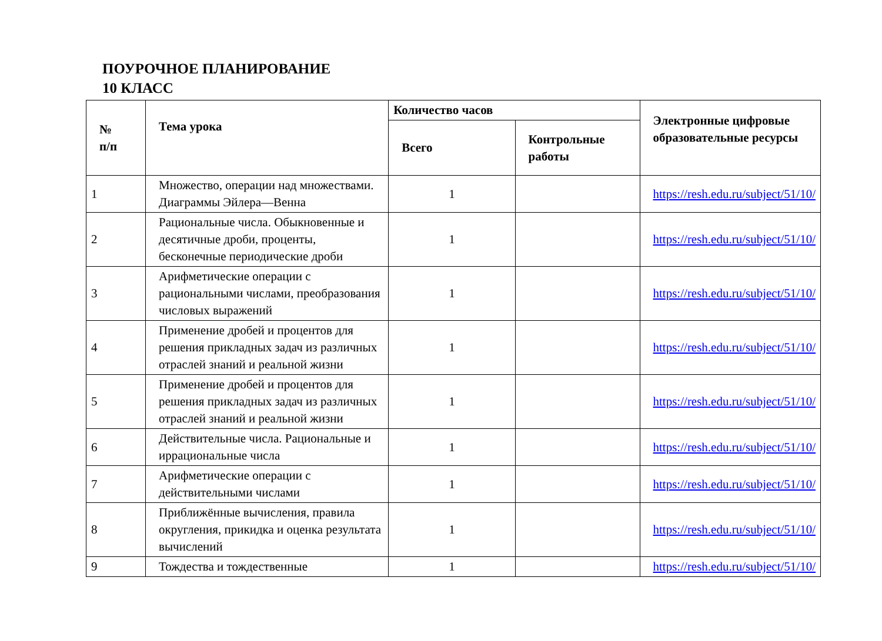ПОУРОЧНОЕ ПЛАНИРОВАНИЕ
10 КЛАСС
| № п/п | Тема урока | Количество часов | | Электронные цифровые образовательные ресурсы |
| --- | --- | --- | --- | --- |
| | | Всего | Контрольные работы | |
| 1 | Множество, операции над множествами. Диаграммы Эйлера—Венна | 1 | | https://resh.edu.ru/subject/51/10/ |
| 2 | Рациональные числа. Обыкновенные и десятичные дроби, проценты, бесконечные периодические дроби | 1 | | https://resh.edu.ru/subject/51/10/ |
| 3 | Арифметические операции с рациональными числами, преобразования числовых выражений | 1 | | https://resh.edu.ru/subject/51/10/ |
| 4 | Применение дробей и процентов для решения прикладных задач из различных отраслей знаний и реальной жизни | 1 | | https://resh.edu.ru/subject/51/10/ |
| 5 | Применение дробей и процентов для решения прикладных задач из различных отраслей знаний и реальной жизни | 1 | | https://resh.edu.ru/subject/51/10/ |
| 6 | Действительные числа. Рациональные и иррациональные числа | 1 | | https://resh.edu.ru/subject/51/10/ |
| 7 | Арифметические операции с действительными числами | 1 | | https://resh.edu.ru/subject/51/10/ |
| 8 | Приближённые вычисления, правила округления, прикидка и оценка результата вычислений | 1 | | https://resh.edu.ru/subject/51/10/ |
| 9 | Тождества и тождественные | 1 | | https://resh.edu.ru/subject/51/10/ |